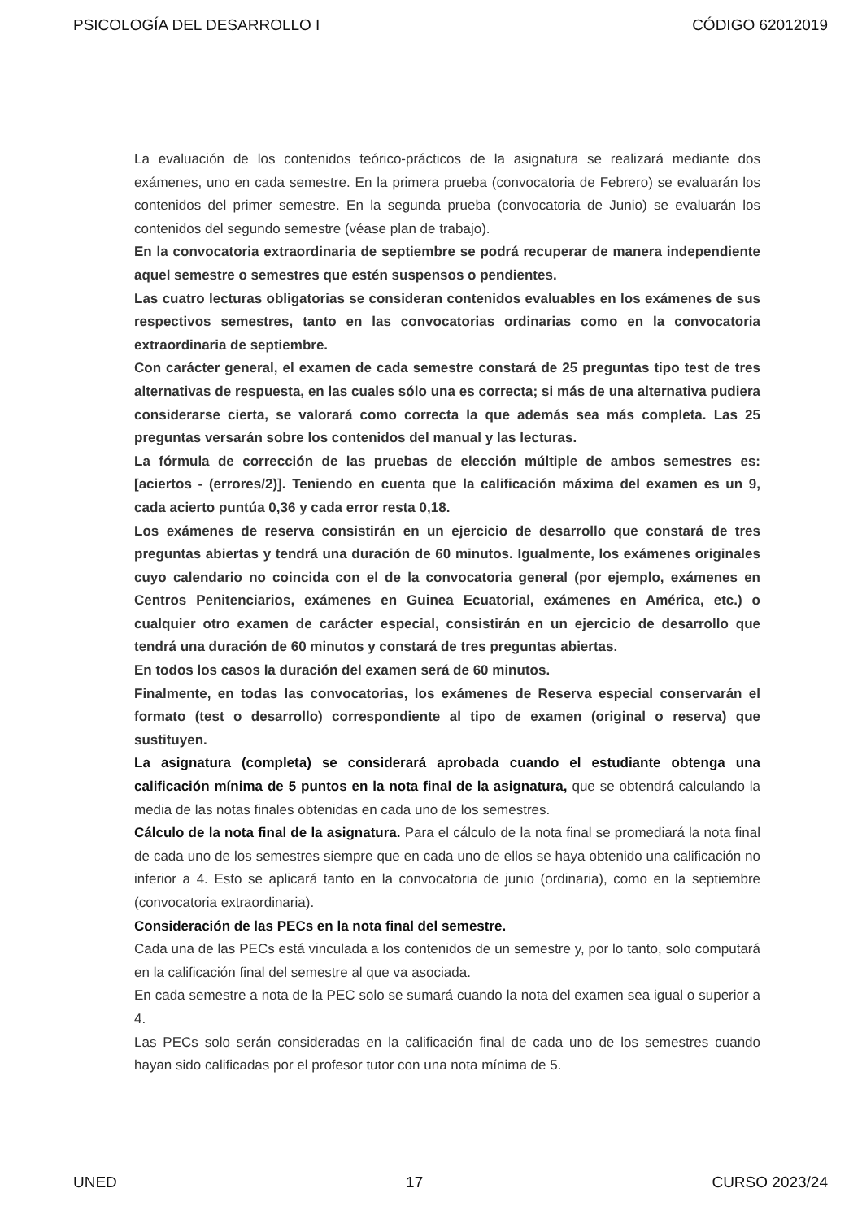PSICOLOGÍA DEL DESARROLLO I CÓDIGO 62012019
La evaluación de los contenidos teórico-prácticos de la asignatura se realizará mediante dos exámenes, uno en cada semestre. En la primera prueba (convocatoria de Febrero) se evaluarán los contenidos del primer semestre. En la segunda prueba (convocatoria de Junio) se evaluarán los contenidos del segundo semestre (véase plan de trabajo).
En la convocatoria extraordinaria de septiembre se podrá recuperar de manera independiente aquel semestre o semestres que estén suspensos o pendientes.
Las cuatro lecturas obligatorias se consideran contenidos evaluables en los exámenes de sus respectivos semestres, tanto en las convocatorias ordinarias como en la convocatoria extraordinaria de septiembre.
Con carácter general, el examen de cada semestre constará de 25 preguntas tipo test de tres alternativas de respuesta, en las cuales sólo una es correcta; si más de una alternativa pudiera considerarse cierta, se valorará como correcta la que además sea más completa. Las 25 preguntas versarán sobre los contenidos del manual y las lecturas.
La fórmula de corrección de las pruebas de elección múltiple de ambos semestres es: [aciertos - (errores/2)]. Teniendo en cuenta que la calificación máxima del examen es un 9, cada acierto puntúa 0,36 y cada error resta 0,18.
Los exámenes de reserva consistirán en un ejercicio de desarrollo que constará de tres preguntas abiertas y tendrá una duración de 60 minutos. Igualmente, los exámenes originales cuyo calendario no coincida con el de la convocatoria general (por ejemplo, exámenes en Centros Penitenciarios, exámenes en Guinea Ecuatorial, exámenes en América, etc.) o cualquier otro examen de carácter especial, consistirán en un ejercicio de desarrollo que tendrá una duración de 60 minutos y constará de tres preguntas abiertas.
En todos los casos la duración del examen será de 60 minutos.
Finalmente, en todas las convocatorias, los exámenes de Reserva especial conservarán el formato (test o desarrollo) correspondiente al tipo de examen (original o reserva) que sustituyen.
La asignatura (completa) se considerará aprobada cuando el estudiante obtenga una calificación mínima de 5 puntos en la nota final de la asignatura, que se obtendrá calculando la media de las notas finales obtenidas en cada uno de los semestres.
Cálculo de la nota final de la asignatura. Para el cálculo de la nota final se promediará la nota final de cada uno de los semestres siempre que en cada uno de ellos se haya obtenido una calificación no inferior a 4. Esto se aplicará tanto en la convocatoria de junio (ordinaria), como en la septiembre (convocatoria extraordinaria).
Consideración de las PECs en la nota final del semestre.
Cada una de las PECs está vinculada a los contenidos de un semestre y, por lo tanto, solo computará en la calificación final del semestre al que va asociada.
En cada semestre a nota de la PEC solo se sumará cuando la nota del examen sea igual o superior a 4.
Las PECs solo serán consideradas en la calificación final de cada uno de los semestres cuando hayan sido calificadas por el profesor tutor con una nota mínima de 5.
UNED 17 CURSO 2023/24